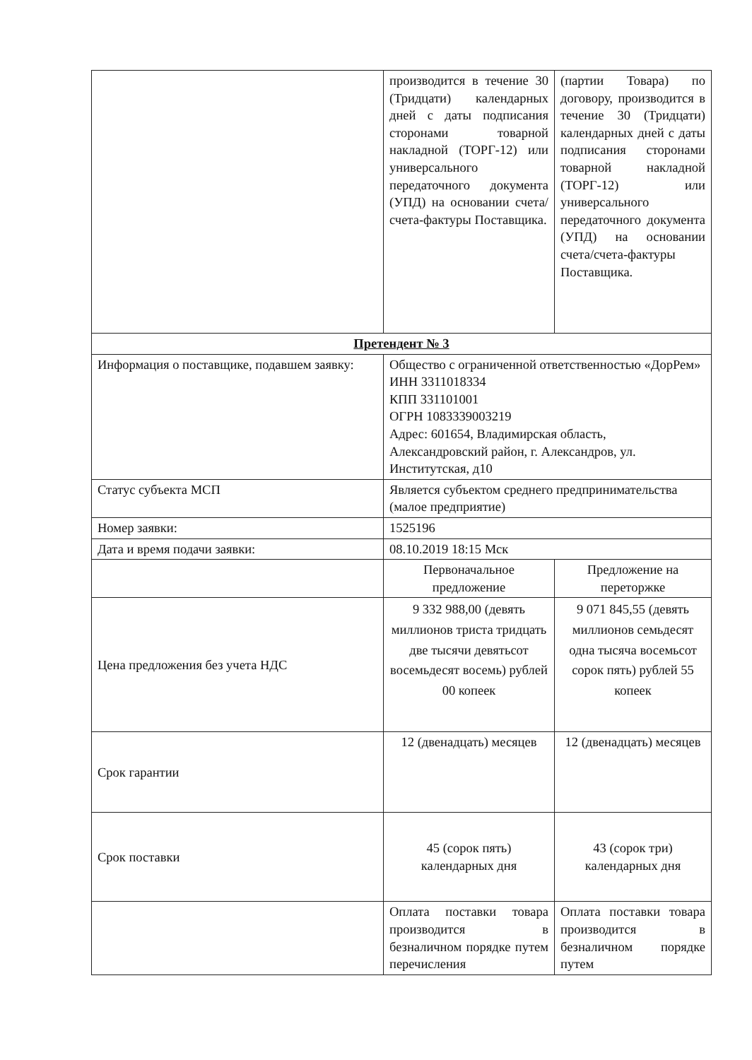| | производится в течение 30 (Тридцати) календарных дней с даты подписания сторонами товарной накладной (ТОРГ-12) или универсального передаточного документа (УПД) на основании счета/счета-фактуры Поставщика. | (партии Товара) по договору, производится в течение 30 (Тридцати) календарных дней с даты подписания сторонами товарной накладной (ТОРГ-12) или универсального передаточного документа (УПД) на основании счета/счета-фактуры Поставщика. |
| Претендент № 3 | | |
| Информация о поставщике, подавшем заявку: | Общество с ограниченной ответственностью «ДорРем» ИНН 3311018334 КПП 331101001 ОГРН 1083339003219 Адрес: 601654, Владимирская область, Александровский район, г. Александров, ул. Институтская, д10 | |
| Статус субъекта МСП | Является субъектом среднего предпринимательства (малое предприятие) | |
| Номер заявки: | 1525196 | |
| Дата и время подачи заявки: | 08.10.2019 18:15 Мск | |
| | Первоначальное предложение | Предложение на переторжке |
| Цена предложения без учета НДС | 9 332 988,00 (девять миллионов триста тридцать две тысячи девятьсот восемьдесят восемь) рублей 00 копеек | 9 071 845,55 (девять миллионов семьдесят одна тысяча восемьсот сорок пять) рублей 55 копеек |
| Срок гарантии | 12 (двенадцать) месяцев | 12 (двенадцать) месяцев |
| Срок поставки | 45 (сорок пять) календарных дня | 43 (сорок три) календарных дня |
| | Оплата поставки товара производится в безналичном порядке путем перечисления | Оплата поставки товара производится в безналичном порядке путем |